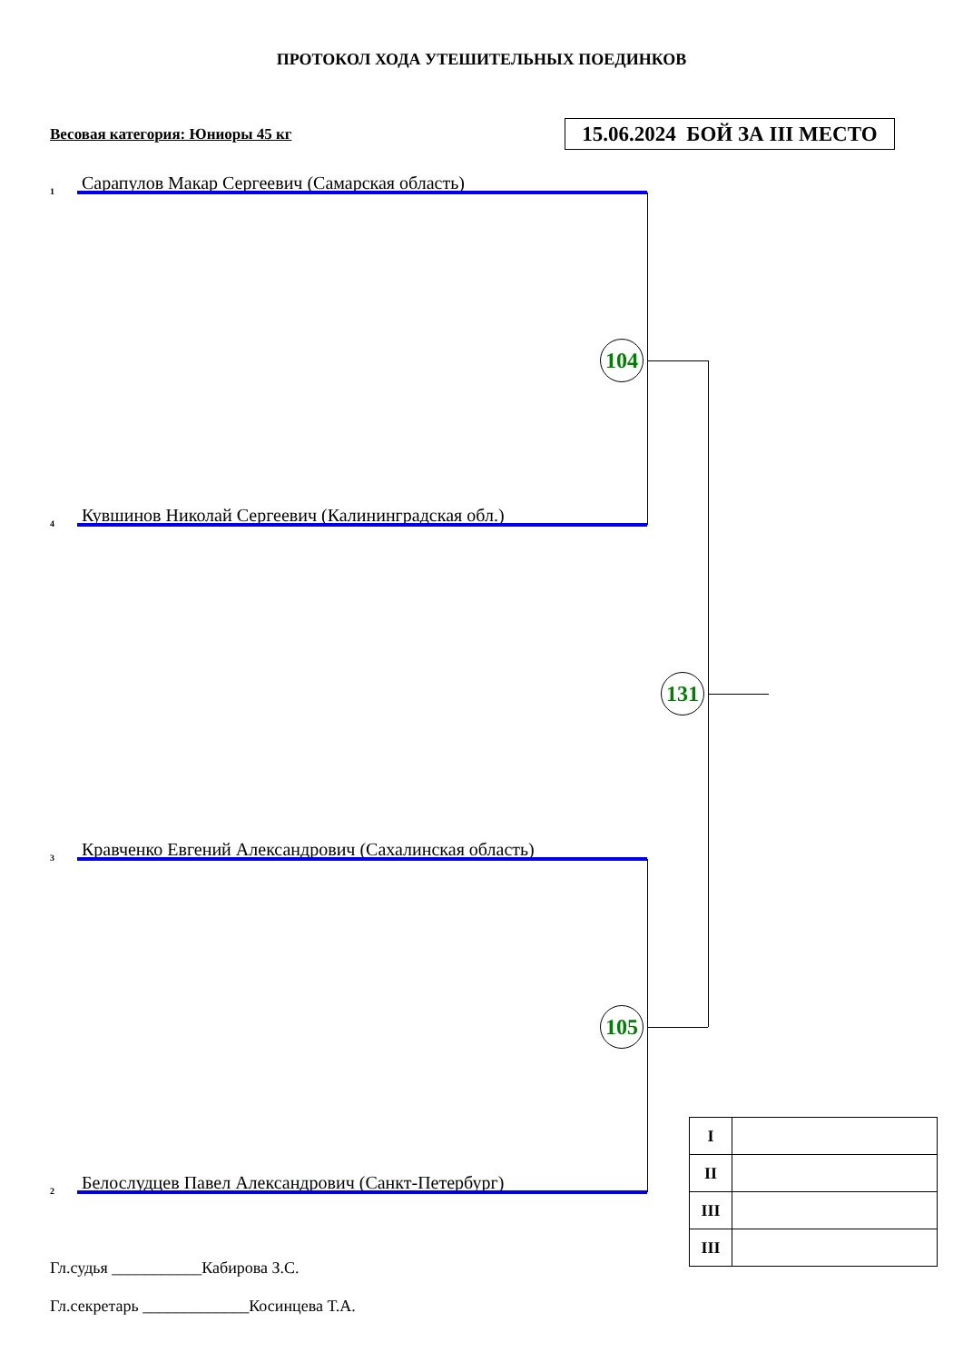ПРОТОКОЛ ХОДА УТЕШИТЕЛЬНЫХ ПОЕДИНКОВ
Весовая категория: Юниоры 45 кг
15.06.2024 БОЙ ЗА III МЕСТО
1 Сарапулов Макар Сергеевич (Самарская область)
104
4 Кувшинов Николай Сергеевич (Калининградская обл.)
131
3 Кравченко Евгений Александрович (Сахалинская область)
105
2 Белослудцев Павел Александрович (Санкт-Петербург)
| I | |
| II | |
| III | |
| III | |
Гл.судья ___________Кабирова З.С.
Гл.секретарь _____________Косинцева Т.А.